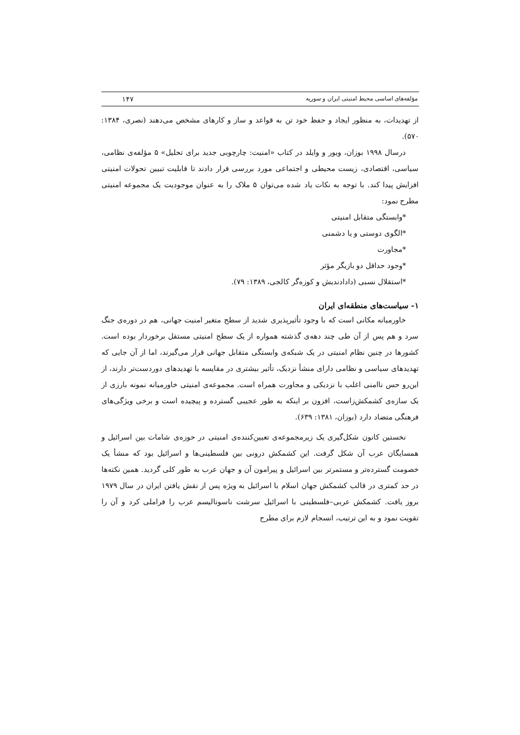مؤلفه‌های اساسی محیط امنیتی ایران و سوریه ۱۴۷
از تهدیدات، به منظور ایجاد و حفظ خود تن به قواعد و ساز و کارهای مشخص می‌دهند (نصری، ۱۳۸۴: ۵۷۰).
درسال ۱۹۹۸ بوزان، ویور و وایلد در کتاب «امنیت: چارچوبی جدید برای تحلیل» ۵ مؤلفه‌ی نظامی، سیاسی، اقتصادی، زیست محیطی و اجتماعی مورد بررسی قرار دادند تا قابلیت تبیین تحولات امنیتی افزایش پیدا کند. با توجه به نکات یاد شده می‌توان ۵ ملاک را به عنوان موجودیت یک مجموعه امنیتی مطرح نمود:
*وابستگی متقابل امنیتی
*الگوی دوستی و یا دشمنی
*مجاورت
*وجود حداقل دو بازیگر مؤثر
*استقلال نسبی (دادادندیش و کوزه‌گر کالجی، ۱۳۸۹: ۷۹).
۱- سیاست‌های منطقه‌ای ایران
خاورمیانه مکانی است که با وجود تأثیرپذیری شدید از سطح متغیر امنیت جهانی، هم در دوره‌ی جنگ سرد و هم پس از آن طی چند دهه‌ی گذشته همواره از یک سطح امنیتی مستقل برخوردار بوده است. کشورها در چنین نظام امنیتی در یک شبکه‌ی وابستگی متقابل جهانی قرار می‌گیرند، اما از آن جایی که تهدیدهای سیاسی و نظامی دارای منشأ نزدیک، تأثیر بیشتری در مقایسه با تهدیدهای دوردست‌تر دارند، از این‌رو حس ناامنی اغلب با نزدیکی و مجاورت همراه است. مجموعه‌ی امنیتی خاورمیانه نمونه بارزی از یک سازه‌ی کشمکش‌زاست، افزون بر اینکه به طور عجیبی گسترده و پیچیده است و برخی ویژگی‌های فرهنگی متضاد دارد (بوزان، ۱۳۸۱: ۶۳۹).
نخستین کانون شکل‌گیری یک زیرمجموعه‌ی تعیین‌کننده‌ی امنیتی در حوزه‌ی شامات بین اسرائیل و همسایگان عرب آن شکل گرفت. این کشمکش درونی بین فلسطینی‌ها و اسرائیل بود که منشأ یک خصومت گسترده‌تر و مستمرتر بین اسرائیل و پیرامون آن و جهان عرب به طور کلی گردید. همین نکته‌ها در حد کمتری در قالب کشمکش جهان اسلام با اسرائیل به ویژه پس از نقش یافتن ایران در سال ۱۹۷۹ بروز یافت. کشمکش عربی–فلسطینی با اسرائیل سرشت ناسونالیسم عرب را فراملی کرد و آن را تقویت نمود و به این ترتیب، انسجام لازم برای مطرح